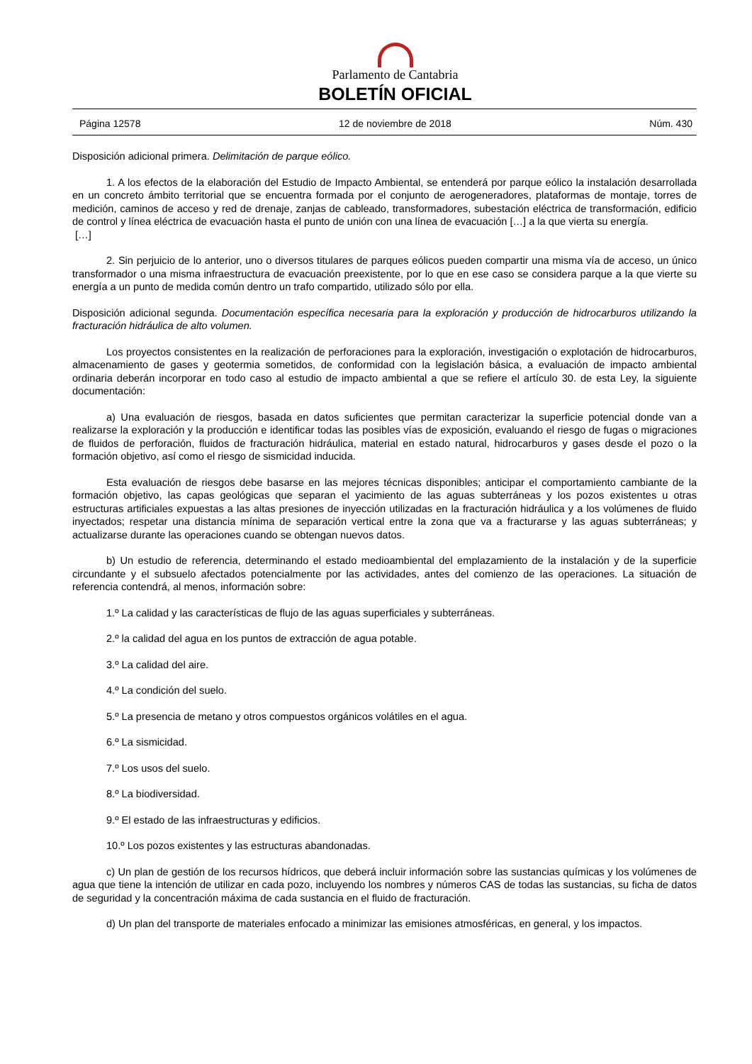Parlamento de Cantabria
BOLETÍN OFICIAL
Página 12578 12 de noviembre de 2018 Núm. 430
Disposición adicional primera. Delimitación de parque eólico.
1. A los efectos de la elaboración del Estudio de Impacto Ambiental, se entenderá por parque eólico la instalación desarrollada en un concreto ámbito territorial que se encuentra formada por el conjunto de aerogeneradores, plataformas de montaje, torres de medición, caminos de acceso y red de drenaje, zanjas de cableado, transformadores, subestación eléctrica de transformación, edificio de control y línea eléctrica de evacuación hasta el punto de unión con una línea de evacuación […] a la que vierta su energía.
[…]
2. Sin perjuicio de lo anterior, uno o diversos titulares de parques eólicos pueden compartir una misma vía de acceso, un único transformador o una misma infraestructura de evacuación preexistente, por lo que en ese caso se considera parque a la que vierte su energía a un punto de medida común dentro un trafo compartido, utilizado sólo por ella.
Disposición adicional segunda. Documentación específica necesaria para la exploración y producción de hidrocarburos utilizando la fracturación hidráulica de alto volumen.
Los proyectos consistentes en la realización de perforaciones para la exploración, investigación o explotación de hidrocarburos, almacenamiento de gases y geotermia sometidos, de conformidad con la legislación básica, a evaluación de impacto ambiental ordinaria deberán incorporar en todo caso al estudio de impacto ambiental a que se refiere el artículo 30. de esta Ley, la siguiente documentación:
a) Una evaluación de riesgos, basada en datos suficientes que permitan caracterizar la superficie potencial donde van a realizarse la exploración y la producción e identificar todas las posibles vías de exposición, evaluando el riesgo de fugas o migraciones de fluidos de perforación, fluidos de fracturación hidráulica, material en estado natural, hidrocarburos y gases desde el pozo o la formación objetivo, así como el riesgo de sismicidad inducida.
Esta evaluación de riesgos debe basarse en las mejores técnicas disponibles; anticipar el comportamiento cambiante de la formación objetivo, las capas geológicas que separan el yacimiento de las aguas subterráneas y los pozos existentes u otras estructuras artificiales expuestas a las altas presiones de inyección utilizadas en la fracturación hidráulica y a los volúmenes de fluido inyectados; respetar una distancia mínima de separación vertical entre la zona que va a fracturarse y las aguas subterráneas; y actualizarse durante las operaciones cuando se obtengan nuevos datos.
b) Un estudio de referencia, determinando el estado medioambiental del emplazamiento de la instalación y de la superficie circundante y el subsuelo afectados potencialmente por las actividades, antes del comienzo de las operaciones. La situación de referencia contendrá, al menos, información sobre:
1.º La calidad y las características de flujo de las aguas superficiales y subterráneas.
2.º la calidad del agua en los puntos de extracción de agua potable.
3.º La calidad del aire.
4.º La condición del suelo.
5.º La presencia de metano y otros compuestos orgánicos volátiles en el agua.
6.º La sismicidad.
7.º Los usos del suelo.
8.º La biodiversidad.
9.º El estado de las infraestructuras y edificios.
10.º Los pozos existentes y las estructuras abandonadas.
c) Un plan de gestión de los recursos hídricos, que deberá incluir información sobre las sustancias químicas y los volúmenes de agua que tiene la intención de utilizar en cada pozo, incluyendo los nombres y números CAS de todas las sustancias, su ficha de datos de seguridad y la concentración máxima de cada sustancia en el fluido de fracturación.
d) Un plan del transporte de materiales enfocado a minimizar las emisiones atmosféricas, en general, y los impactos.